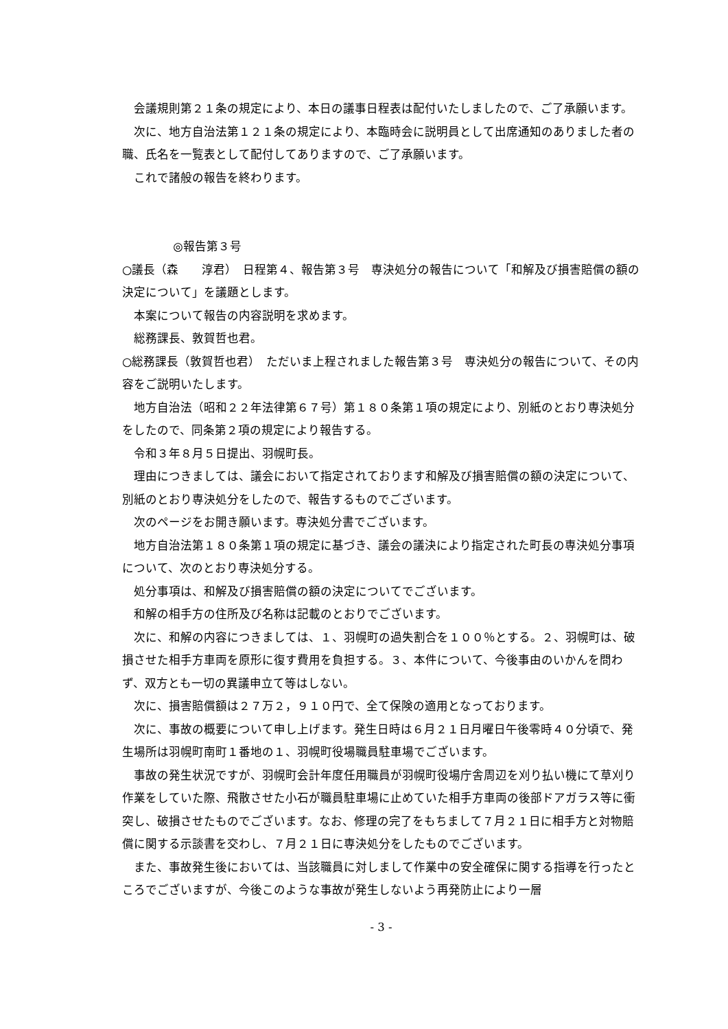会議規則第２１条の規定により、本日の議事日程表は配付いたしましたので、ご了承願います。
次に、地方自治法第１２１条の規定により、本臨時会に説明員として出席通知のありました者の職、氏名を一覧表として配付してありますので、ご了承願います。
これで諸般の報告を終わります。
◎報告第３号
○議長（森　　淳君）　日程第４、報告第３号　専決処分の報告について「和解及び損害賠償の額の決定について」を議題とします。
本案について報告の内容説明を求めます。
総務課長、敦賀哲也君。
○総務課長（敦賀哲也君）　ただいま上程されました報告第３号　専決処分の報告について、その内容をご説明いたします。
地方自治法（昭和２２年法律第６７号）第１８０条第１項の規定により、別紙のとおり専決処分をしたので、同条第２項の規定により報告する。
令和３年８月５日提出、羽幌町長。
理由につきましては、議会において指定されております和解及び損害賠償の額の決定について、別紙のとおり専決処分をしたので、報告するものでございます。
次のページをお開き願います。専決処分書でございます。
地方自治法第１８０条第１項の規定に基づき、議会の議決により指定された町長の専決処分事項について、次のとおり専決処分する。
処分事項は、和解及び損害賠償の額の決定についてでございます。
和解の相手方の住所及び名称は記載のとおりでございます。
次に、和解の内容につきましては、１、羽幌町の過失割合を１００％とする。２、羽幌町は、破損させた相手方車両を原形に復す費用を負担する。３、本件について、今後事由のいかんを問わず、双方とも一切の異議申立て等はしない。
次に、損害賠償額は２７万２，９１０円で、全て保険の適用となっております。
次に、事故の概要について申し上げます。発生日時は６月２１日月曜日午後零時４０分頃で、発生場所は羽幌町南町１番地の１、羽幌町役場職員駐車場でございます。
事故の発生状況ですが、羽幌町会計年度任用職員が羽幌町役場庁舎周辺を刈り払い機にて草刈り作業をしていた際、飛散させた小石が職員駐車場に止めていた相手方車両の後部ドアガラス等に衝突し、破損させたものでございます。なお、修理の完了をもちまして７月２１日に相手方と対物賠償に関する示談書を交わし、７月２１日に専決処分をしたものでございます。
また、事故発生後においては、当該職員に対しまして作業中の安全確保に関する指導を行ったところでございますが、今後このような事故が発生しないよう再発防止により一層
- 3 -